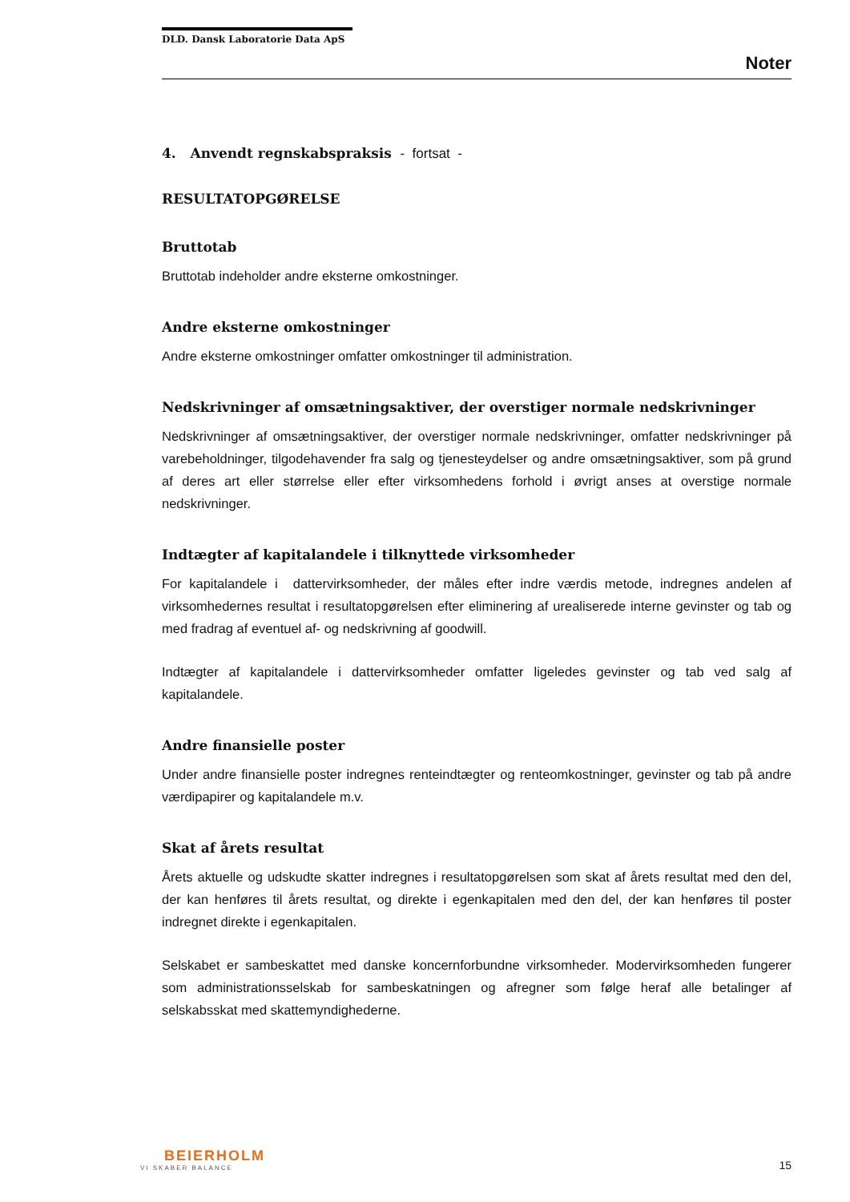DLD. Dansk Laboratorie Data ApS
Noter
4. Anvendt regnskabspraksis - fortsat -
RESULTATOPGØRELSE
Bruttotab
Bruttotab indeholder andre eksterne omkostninger.
Andre eksterne omkostninger
Andre eksterne omkostninger omfatter omkostninger til administration.
Nedskrivninger af omsætningsaktiver, der overstiger normale nedskrivninger
Nedskrivninger af omsætningsaktiver, der overstiger normale nedskrivninger, omfatter nedskrivninger på varebeholdninger, tilgodehavender fra salg og tjenesteydelser og andre omsætningsaktiver, som på grund af deres art eller størrelse eller efter virksomhedens forhold i øvrigt anses at overstige normale nedskrivninger.
Indtægter af kapitalandele i tilknyttede virksomheder
For kapitalandele i dattervirksomheder, der måles efter indre værdis metode, indregnes andelen af virksomhedernes resultat i resultatopgørelsen efter eliminering af urealiserede interne gevinster og tab og med fradrag af eventuel af- og nedskrivning af goodwill.
Indtægter af kapitalandele i dattervirksomheder omfatter ligeledes gevinster og tab ved salg af kapitalandele.
Andre finansielle poster
Under andre finansielle poster indregnes renteindtægter og renteomkostninger, gevinster og tab på andre værdipapirer og kapitalandele m.v.
Skat af årets resultat
Årets aktuelle og udskudte skatter indregnes i resultatopgørelsen som skat af årets resultat med den del, der kan henføres til årets resultat, og direkte i egenkapitalen med den del, der kan henføres til poster indregnet direkte i egenkapitalen.
Selskabet er sambeskattet med danske koncernforbundne virksomheder. Modervirksomheden fungerer som administrationsselskab for sambeskatningen og afregner som følge heraf alle betalinger af selskabsskat med skattemyndighederne.
BEIERHOLM
VI SKABER BALANCE
15